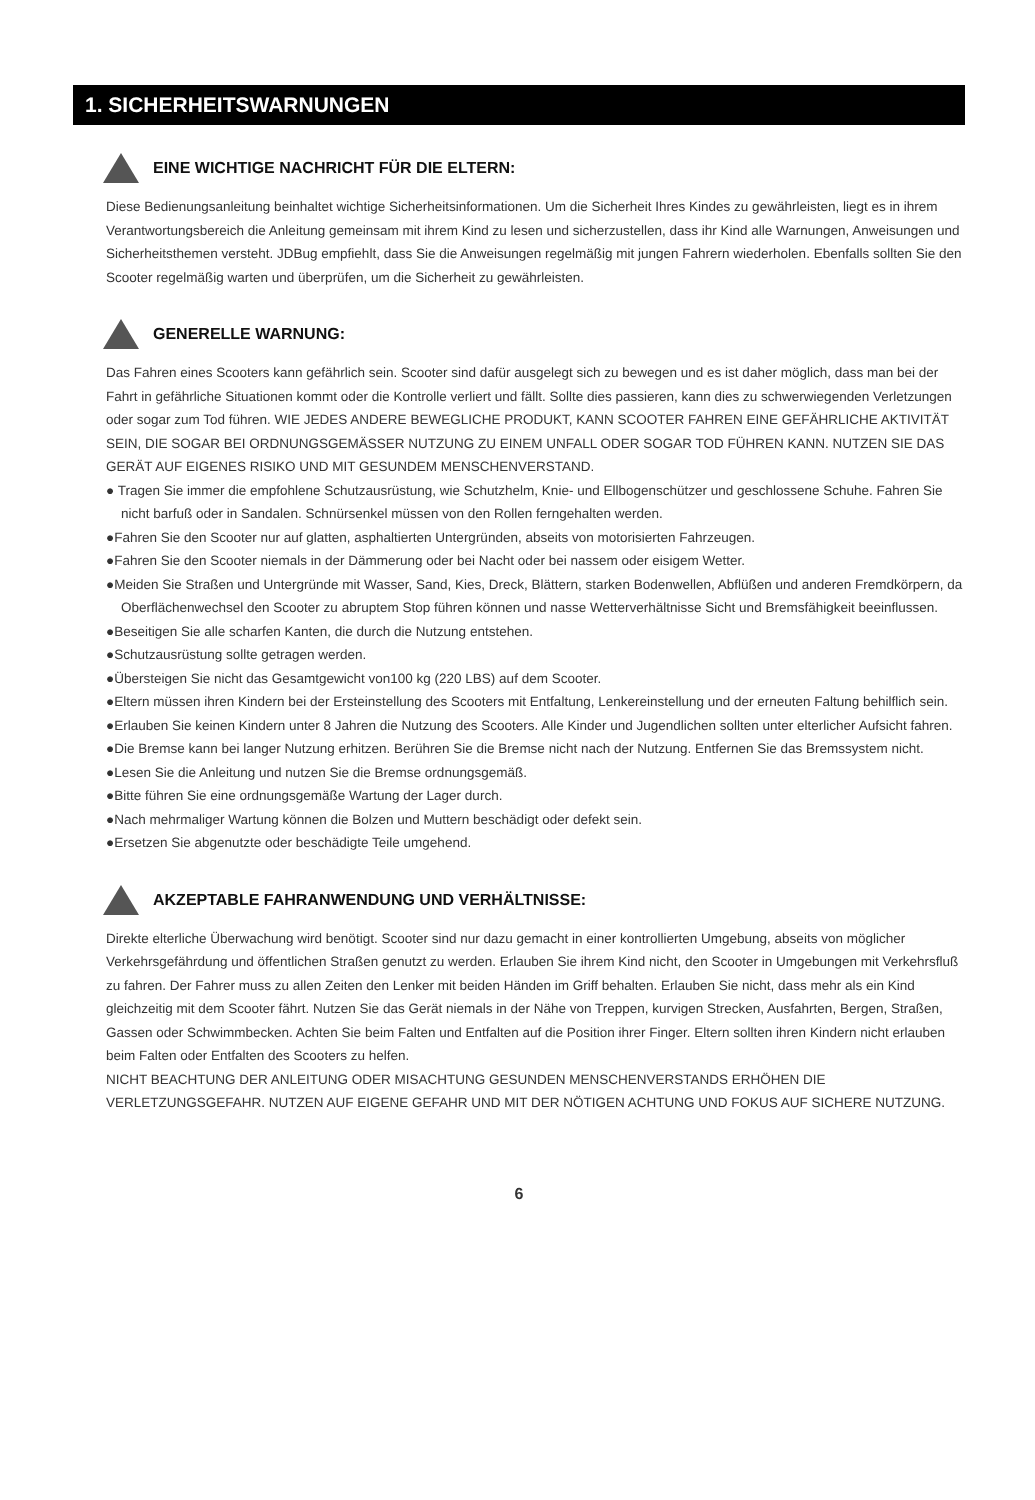1. SICHERHEITSWARNUNGEN
EINE WICHTIGE NACHRICHT FÜR DIE ELTERN:
Diese Bedienungsanleitung beinhaltet wichtige Sicherheitsinformationen. Um die Sicherheit Ihres Kindes zu gewährleisten, liegt es in ihrem Verantwortungsbereich die Anleitung gemeinsam mit ihrem Kind zu lesen und sicherzustellen, dass ihr Kind alle Warnungen, Anweisungen und Sicherheitsthemen versteht. JDBug empfiehlt, dass Sie die Anweisungen regelmäßig mit jungen Fahrern wiederholen. Ebenfalls sollten Sie den Scooter regelmäßig warten und überprüfen, um die Sicherheit zu gewährleisten.
GENERELLE WARNUNG:
Das Fahren eines Scooters kann gefährlich sein. Scooter sind dafür ausgelegt sich zu bewegen und es ist daher möglich, dass man bei der Fahrt in gefährliche Situationen kommt oder die Kontrolle verliert und fällt. Sollte dies passieren, kann dies zu schwerwiegenden Verletzungen oder sogar zum Tod führen. WIE JEDES ANDERE BEWEGLICHE PRODUKT, KANN SCOOTER FAHREN EINE GEFÄHRLICHE AKTIVITÄT SEIN, DIE SOGAR BEI ORDNUNGSGEMÄSSER NUTZUNG ZU EINEM UNFALL ODER SOGAR TOD FÜHREN KANN. NUTZEN SIE DAS GERÄT AUF EIGENES RISIKO UND MIT GESUNDEM MENSCHENVERSTAND.
● Tragen Sie immer die empfohlene Schutzausrüstung, wie Schutzhelm, Knie- und Ellbogenschützer und geschlossene Schuhe. Fahren Sie nicht barfuß oder in Sandalen. Schnürsenkel müssen von den Rollen ferngehalten werden.
●Fahren Sie den Scooter nur auf glatten, asphaltierten Untergründen, abseits von motorisierten Fahrzeugen.
●Fahren Sie den Scooter niemals in der Dämmerung oder bei Nacht oder bei nassem oder eisigem Wetter.
●Meiden Sie Straßen und Untergründe mit Wasser, Sand, Kies, Dreck, Blättern, starken Bodenwellen, Abflüßen und anderen Fremdkörpern, da Oberflächenwechsel den Scooter zu abruptem Stop führen können und nasse Wetterverhältnisse Sicht und Bremsfähigkeit beeinflussen.
●Beseitigen Sie alle scharfen Kanten, die durch die Nutzung entstehen.
●Schutzausrüstung sollte getragen werden.
●Übersteigen Sie nicht das Gesamtgewicht von100 kg (220 LBS) auf dem Scooter.
●Eltern müssen ihren Kindern bei der Ersteinstellung des Scooters mit Entfaltung, Lenkereinstellung und der erneuten Faltung behilflich sein.
●Erlauben Sie keinen Kindern unter 8 Jahren die Nutzung des Scooters. Alle Kinder und Jugendlichen sollten unter elterlicher Aufsicht fahren.
●Die Bremse kann bei langer Nutzung erhitzen. Berühren Sie die Bremse nicht nach der Nutzung. Entfernen Sie das Bremssystem nicht.
●Lesen Sie die Anleitung und nutzen Sie die Bremse ordnungsgemäß.
●Bitte führen Sie eine ordnungsgemäße Wartung der Lager durch.
●Nach mehrmaliger Wartung können die Bolzen und Muttern beschädigt oder defekt sein.
●Ersetzen Sie abgenutzte oder beschädigte Teile umgehend.
AKZEPTABLE FAHRANWENDUNG UND VERHÄLTNISSE:
Direkte elterliche Überwachung wird benötigt. Scooter sind nur dazu gemacht in einer kontrollierten Umgebung, abseits von möglicher Verkehrsgefährdung und öffentlichen Straßen genutzt zu werden. Erlauben Sie ihrem Kind nicht, den Scooter in Umgebungen mit Verkehrsfluß zu fahren. Der Fahrer muss zu allen Zeiten den Lenker mit beiden Händen im Griff behalten. Erlauben Sie nicht, dass mehr als ein Kind gleichzeitig mit dem Scooter fährt. Nutzen Sie das Gerät niemals in der Nähe von Treppen, kurvigen Strecken, Ausfahrten, Bergen, Straßen, Gassen oder Schwimmbecken. Achten Sie beim Falten und Entfalten auf die Position ihrer Finger. Eltern sollten ihren Kindern nicht erlauben beim Falten oder Entfalten des Scooters zu helfen.
NICHT BEACHTUNG DER ANLEITUNG ODER MISACHTUNG GESUNDEN MENSCHENVERSTANDS ERHÖHEN DIE VERLETZUNGSGEFAHR. NUTZEN AUF EIGENE GEFAHR UND MIT DER NÖTIGEN ACHTUNG UND FOKUS AUF SICHERE NUTZUNG.
6